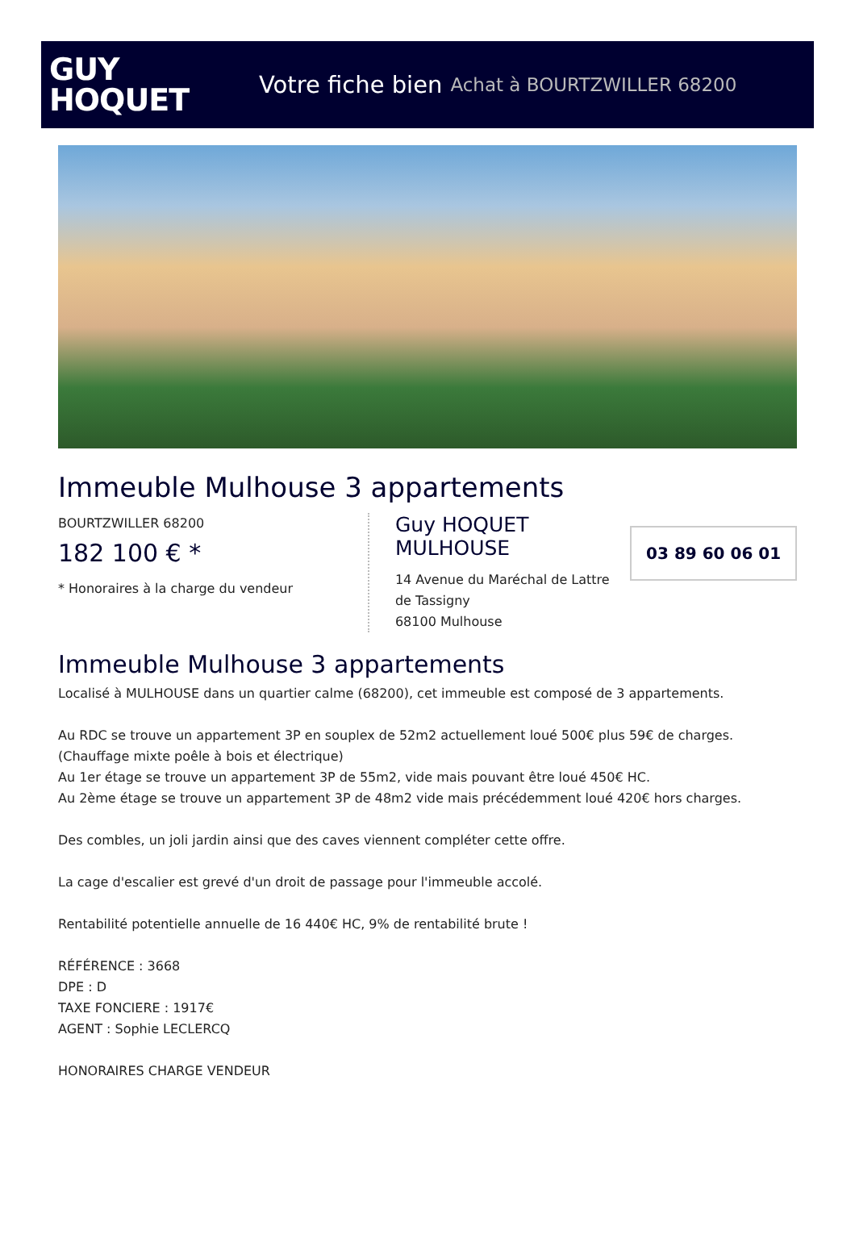GUY
HOQUET
Votre fiche bien Achat à BOURTZWILLER 68200
Immeuble Mulhouse 3 appartements
BOURTZWILLER 68200
182 100 € *
* Honoraires à la charge du vendeur
Guy HOQUET MULHOUSE
14 Avenue du Maréchal de Lattre de Tassigny
68100 Mulhouse
03 89 60 06 01
Immeuble Mulhouse 3 appartements
Localisé à MULHOUSE dans un quartier calme (68200), cet immeuble est composé de 3 appartements.
Au RDC se trouve un appartement 3P en souplex de 52m2 actuellement loué 500€ plus 59€ de charges.
(Chauffage mixte poêle à bois et électrique)
Au 1er étage se trouve un appartement 3P de 55m2, vide mais pouvant être loué 450€ HC.
Au 2ème étage se trouve un appartement 3P de 48m2 vide mais précédemment loué 420€ hors charges.
Des combles, un joli jardin ainsi que des caves viennent compléter cette offre.
La cage d'escalier est grevé d'un droit de passage pour l'immeuble accolé.
Rentabilité potentielle annuelle de 16 440€ HC, 9% de rentabilité brute !
RÉFÉRENCE : 3668
DPE : D
TAXE FONCIERE : 1917€
AGENT : Sophie LECLERCQ
HONORAIRES CHARGE VENDEUR